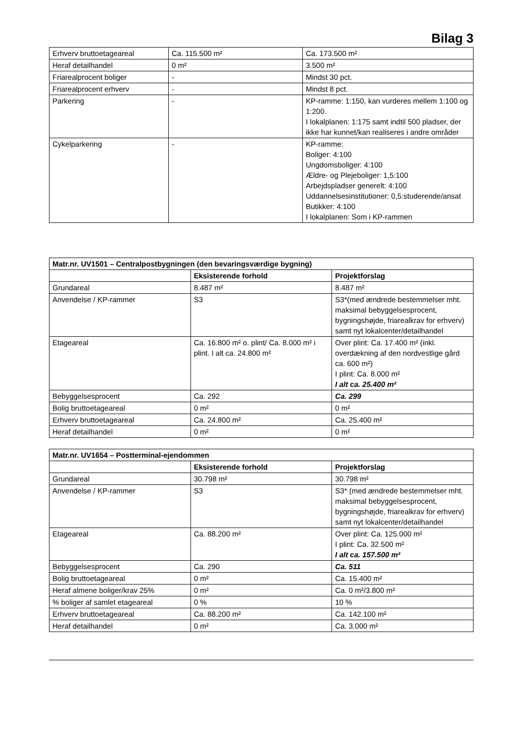Bilag 3
| Erhverv bruttoetageareal | Ca. 115.500 m² | Ca. 173.500 m² |
| Heraf detailhandel | 0 m² | 3.500 m² |
| Friarealprocent boliger | - | Mindst 30 pct. |
| Friarealprocent erhverv | - | Mindst 8 pct. |
| Parkering | - | KP-ramme: 1:150, kan vurderes mellem 1:100 og 1:200. I lokalplanen: 1:175 samt indtil 500 pladser, der ikke har kunnet/kan realiseres i andre områder |
| Cykelparkering | - | KP-ramme: Boliger: 4:100 Ungdomsboliger: 4:100 Ældre- og Plejeboliger: 1,5:100 Arbejdspladser generelt: 4:100 Uddannelsesinstitutioner: 0,5:studerende/ansat Butikker: 4:100 I lokalplanen: Som i KP-rammen |
| Matr.nr. UV1501 – Centralpostbygningen (den bevaringsværdige bygning) | | |
| --- | --- | --- |
| | Eksisterende forhold | Projektforslag |
| Grundareal | 8.487 m² | 8.487 m² |
| Anvendelse / KP-rammer | S3 | S3*(med ændrede bestemmelser mht. maksimal bebyggelsesprocent, bygningshøjde, friarealkrav for erhverv) samt nyt lokalcenter/detailhandel |
| Etageareal | Ca. 16.800 m² o. plint/ Ca. 8.000 m² i plint. I alt ca. 24.800 m² | Over plint: Ca. 17.400 m² (inkl. overdækning af den nordvestlige gård ca. 600 m²) I plint: Ca. 8.000 m² I alt ca. 25.400 m² |
| Bebyggelsesprocent | Ca. 292 | Ca. 299 |
| Bolig bruttoetageareal | 0 m² | 0 m² |
| Erhverv bruttoetageareal | Ca. 24.800 m² | Ca. 25.400 m² |
| Heraf detailhandel | 0 m² | 0 m² |
| Matr.nr. UV1654 – Postterminal-ejendommen | | |
| --- | --- | --- |
| | Eksisterende forhold | Projektforslag |
| Grundareal | 30.798 m² | 30.798 m² |
| Anvendelse / KP-rammer | S3 | S3* (med ændrede bestemmelser mht. maksimal bebyggelsesprocent, bygningshøjde, friarealkrav for erhverv) samt nyt lokalcenter/detailhandel |
| Etageareal | Ca. 88.200 m² | Over plint: Ca. 125.000 m² I plint: Ca. 32.500 m² I alt ca. 157.500 m² |
| Bebyggelsesprocent | Ca. 290 | Ca. 511 |
| Bolig bruttoetageareal | 0 m² | Ca. 15.400 m² |
| Heraf almene boliger/krav 25% | 0 m² | Ca. 0 m²/3.800 m² |
| % boliger af samlet etageareal | 0 % | 10 % |
| Erhverv bruttoetageareal | Ca. 88.200 m² | Ca. 142.100 m² |
| Heraf detailhandel | 0 m² | Ca. 3.000 m² |